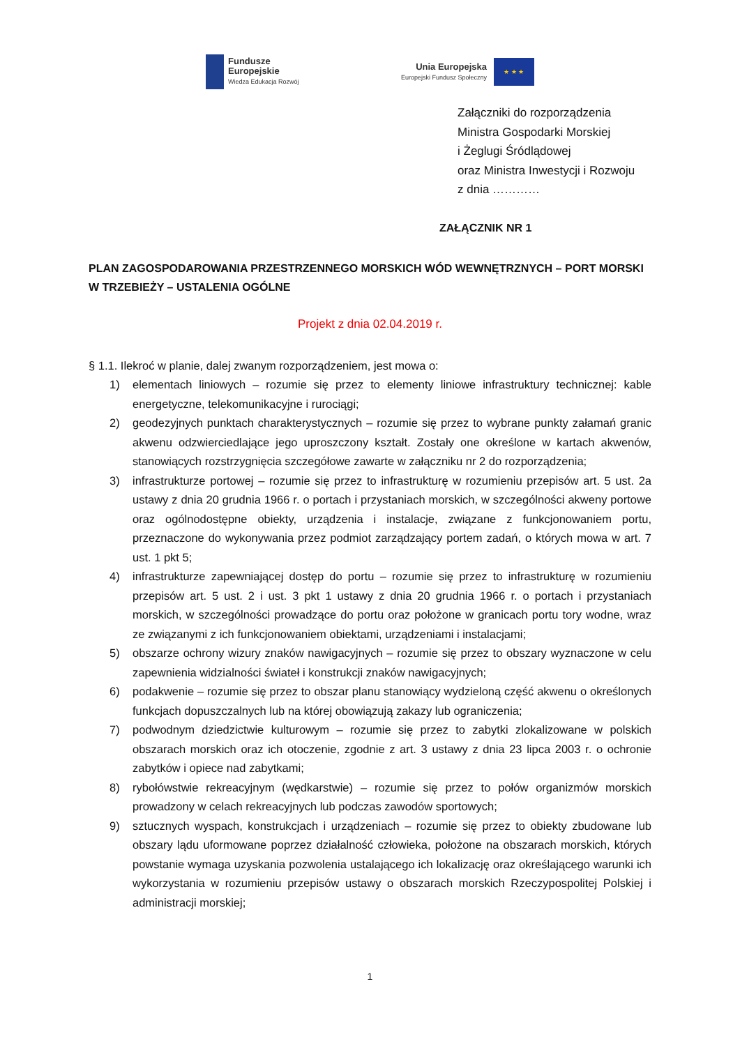Fundusze
Europejskie
Wiedza Edukacja Rozwój
Unia Europejska
Europejski Fundusz Społeczny
★ ★ ★
Załączniki do rozporządzenia
Ministra Gospodarki Morskiej
i Żeglugi Śródlądowej
oraz Ministra Inwestycji i Rozwoju
z dnia …………
ZAŁĄCZNIK NR 1
PLAN ZAGOSPODAROWANIA PRZESTRZENNEGO MORSKICH WÓD WEWNĘTRZNYCH – PORT MORSKI W TRZEBIEŻY – USTALENIA OGÓLNE
Projekt z dnia 02.04.2019 r.
§ 1.1. Ilekroć w planie, dalej zwanym rozporządzeniem, jest mowa o:
1) elementach liniowych – rozumie się przez to elementy liniowe infrastruktury technicznej: kable energetyczne, telekomunikacyjne i rurociągi;
2) geodezyjnych punktach charakterystycznych – rozumie się przez to wybrane punkty załamań granic akwenu odzwierciedlające jego uproszczony kształt. Zostały one określone w kartach akwenów, stanowiących rozstrzygnięcia szczegółowe zawarte w załączniku nr 2 do rozporządzenia;
3) infrastrukturze portowej – rozumie się przez to infrastrukturę w rozumieniu przepisów art. 5 ust. 2a ustawy z dnia 20 grudnia 1966 r. o portach i przystaniach morskich, w szczególności akweny portowe oraz ogólnodostępne obiekty, urządzenia i instalacje, związane z funkcjonowaniem portu, przeznaczone do wykonywania przez podmiot zarządzający portem zadań, o których mowa w art. 7 ust. 1 pkt 5;
4) infrastrukturze zapewniającej dostęp do portu – rozumie się przez to infrastrukturę w rozumieniu przepisów art. 5 ust. 2 i ust. 3 pkt 1 ustawy z dnia 20 grudnia 1966 r. o portach i przystaniach morskich, w szczególności prowadzące do portu oraz położone w granicach portu tory wodne, wraz ze związanymi z ich funkcjonowaniem obiektami, urządzeniami i instalacjami;
5) obszarze ochrony wizury znaków nawigacyjnych – rozumie się przez to obszary wyznaczone w celu zapewnienia widzialności świateł i konstrukcji znaków nawigacyjnych;
6) podakwenie – rozumie się przez to obszar planu stanowiący wydzieloną część akwenu o określonych funkcjach dopuszczalnych lub na której obowiązują zakazy lub ograniczenia;
7) podwodnym dziedzictwie kulturowym – rozumie się przez to zabytki zlokalizowane w polskich obszarach morskich oraz ich otoczenie, zgodnie z art. 3 ustawy z dnia 23 lipca 2003 r. o ochronie zabytków i opiece nad zabytkami;
8) rybołówstwie rekreacyjnym (wędkarstwie) – rozumie się przez to połów organizmów morskich prowadzony w celach rekreacyjnych lub podczas zawodów sportowych;
9) sztucznych wyspach, konstrukcjach i urządzeniach – rozumie się przez to obiekty zbudowane lub obszary lądu uformowane poprzez działalność człowieka, położone na obszarach morskich, których powstanie wymaga uzyskania pozwolenia ustalającego ich lokalizację oraz określającego warunki ich wykorzystania w rozumieniu przepisów ustawy o obszarach morskich Rzeczypospolitej Polskiej i administracji morskiej;
1